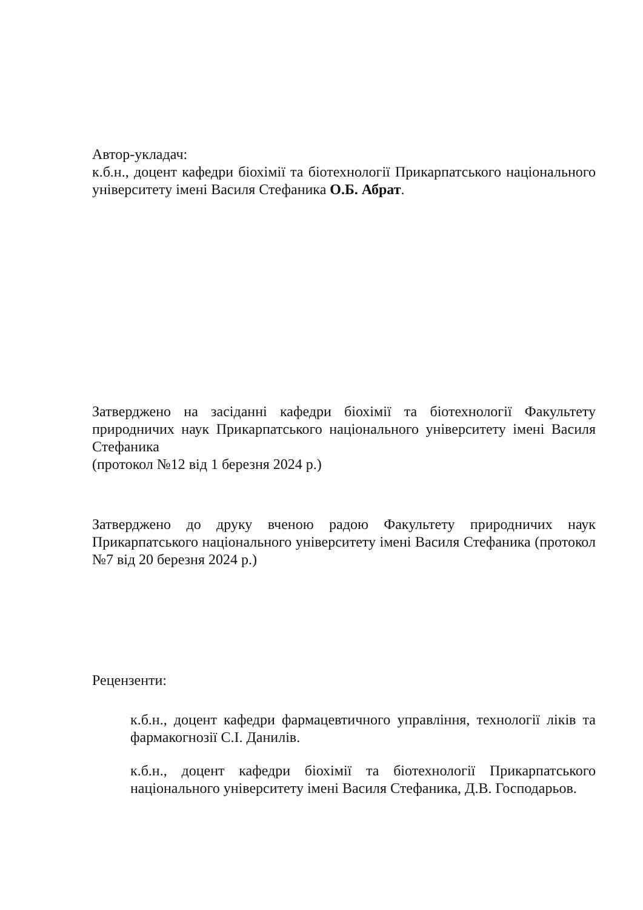Автор-укладач:
к.б.н., доцент кафедри біохімії та біотехнології Прикарпатського національного університету імені Василя Стефаника О.Б. Абрат.
Затверджено на засіданні кафедри біохімії та біотехнології Факультету природничих наук Прикарпатського національного університету імені Василя Стефаника
(протокол №12 від 1 березня 2024 р.)
Затверджено до друку вченою радою Факультету природничих наук Прикарпатського національного університету імені Василя Стефаника (протокол №7 від 20 березня 2024 р.)
Рецензенти:
к.б.н., доцент кафедри фармацевтичного управління, технології ліків та фармакогнозії С.І. Данилів.
к.б.н., доцент кафедри біохімії та біотехнології Прикарпатського національного університету імені Василя Стефаника, Д.В. Господарьов.